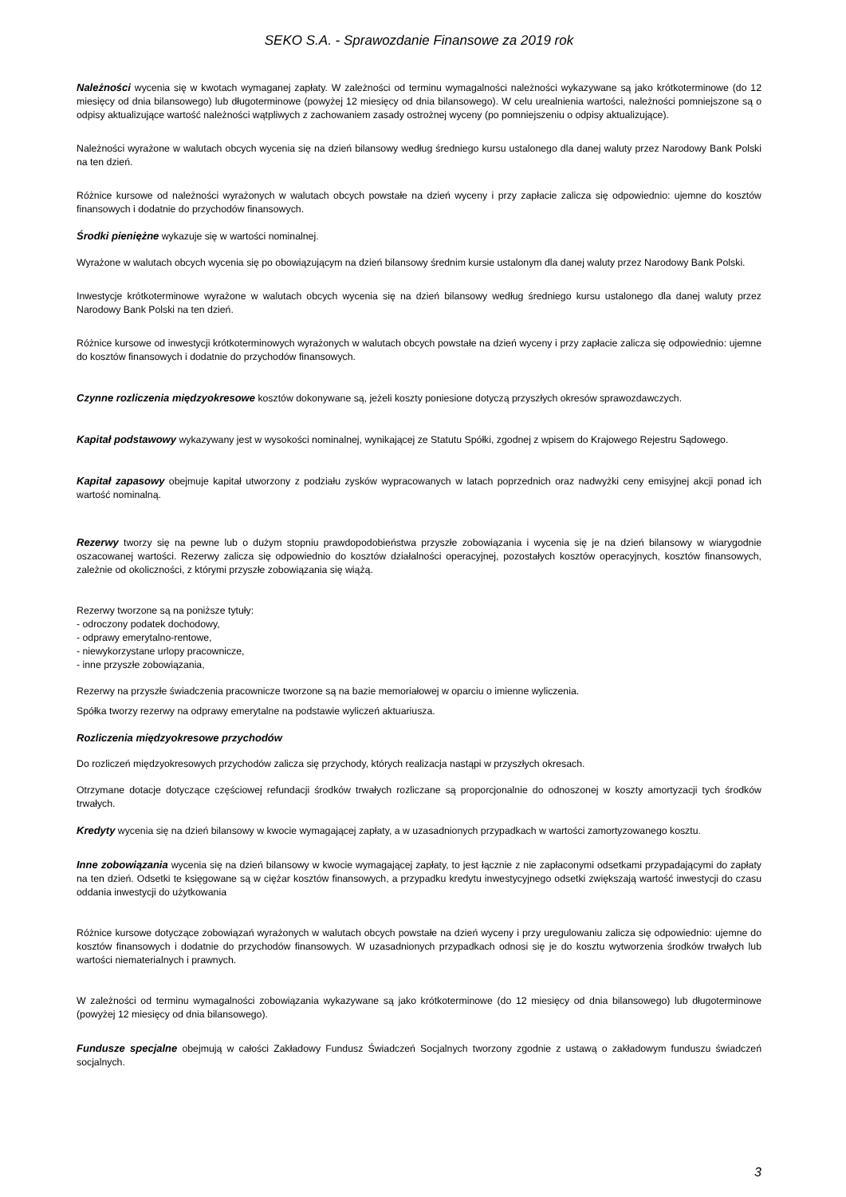SEKO S.A. - Sprawozdanie Finansowe za 2019 rok
Należności wycenia się w kwotach wymaganej zapłaty. W zależności od terminu wymagalności należności wykazywane są jako krótkoterminowe (do 12 miesięcy od dnia bilansowego) lub długoterminowe (powyżej 12 miesięcy od dnia bilansowego). W celu urealnienia wartości, należności pomniejszone są o odpisy aktualizujące wartość należności wątpliwych z zachowaniem zasady ostrożnej wyceny (po pomniejszeniu o odpisy aktualizujące).
Należności wyrażone w walutach obcych wycenia się na dzień bilansowy według średniego kursu ustalonego dla danej waluty przez Narodowy Bank Polski na ten dzień.
Różnice kursowe od należności wyrażonych w walutach obcych powstałe na dzień wyceny i przy zapłacie zalicza się odpowiednio: ujemne do kosztów finansowych i dodatnie do przychodów finansowych.
Środki pieniężne wykazuje się w wartości nominalnej.
Wyrażone w walutach obcych wycenia się po obowiązującym na dzień bilansowy średnim kursie ustalonym dla danej waluty przez Narodowy Bank Polski.
Inwestycje krótkoterminowe wyrażone w walutach obcych wycenia się na dzień bilansowy według średniego kursu ustalonego dla danej waluty przez Narodowy Bank Polski na ten dzień.
Różnice kursowe od inwestycji krótkoterminowych wyrażonych w walutach obcych powstałe na dzień wyceny i przy zapłacie zalicza się odpowiednio: ujemne do kosztów finansowych i dodatnie do przychodów finansowych.
Czynne rozliczenia międzyokresowe kosztów dokonywane są, jeżeli koszty poniesione dotyczą przyszłych okresów sprawozdawczych.
Kapitał podstawowy wykazywany jest w wysokości nominalnej, wynikającej ze Statutu Spółki, zgodnej z wpisem do Krajowego Rejestru Sądowego.
Kapitał zapasowy obejmuje kapitał utworzony z podziału zysków wypracowanych w latach poprzednich oraz nadwyżki ceny emisyjnej akcji ponad ich wartość nominalną.
Rezerwy tworzy się na pewne lub o dużym stopniu prawdopodobieństwa przyszłe zobowiązania i wycenia się je na dzień bilansowy w wiarygodnie oszacowanej wartości. Rezerwy zalicza się odpowiednio do kosztów działalności operacyjnej, pozostałych kosztów operacyjnych, kosztów finansowych, zależnie od okoliczności, z którymi przyszłe zobowiązania się wiążą.
Rezerwy tworzone są na poniższe tytuły:
- odroczony podatek dochodowy,
- odprawy emerytalno-rentowe,
- niewykorzystane urlopy pracownicze,
- inne przyszłe zobowiązania,
Rezerwy na przyszłe świadczenia pracownicze tworzone są na bazie memoriałowej w oparciu o imienne wyliczenia.
Spółka tworzy rezerwy na odprawy emerytalne na podstawie wyliczeń aktuariusza.
Rozliczenia międzyokresowe przychodów
Do rozliczeń międzyokresowych przychodów zalicza się przychody, których realizacja nastąpi w przyszłych okresach.
Otrzymane dotacje dotyczące częściowej refundacji środków trwałych rozliczane są proporcjonalnie do odnoszonej w koszty amortyzacji tych środków trwałych.
Kredyty wycenia się na dzień bilansowy w kwocie wymagającej zapłaty, a w uzasadnionych przypadkach w wartości zamortyzowanego kosztu.
Inne zobowiązania wycenia się na dzień bilansowy w kwocie wymagającej zapłaty, to jest łącznie z nie zapłaconymi odsetkami przypadającymi do zapłaty na ten dzień. Odsetki te księgowane są w ciężar kosztów finansowych, a przypadku kredytu inwestycyjnego odsetki zwiększają wartość inwestycji do czasu oddania inwestycji do użytkowania
Różnice kursowe dotyczące zobowiązań wyrażonych w walutach obcych powstałe na dzień wyceny i przy uregulowaniu zalicza się odpowiednio: ujemne do kosztów finansowych i dodatnie do przychodów finansowych. W uzasadnionych przypadkach odnosi się je do kosztu wytworzenia środków trwałych lub wartości niematerialnych i prawnych.
W zależności od terminu wymagalności zobowiązania wykazywane są jako krótkoterminowe (do 12 miesięcy od dnia bilansowego) lub długoterminowe (powyżej 12 miesięcy od dnia bilansowego).
Fundusze specjalne obejmują w całości Zakładowy Fundusz Świadczeń Socjalnych tworzony zgodnie z ustawą o zakładowym funduszu świadczeń socjalnych.
3